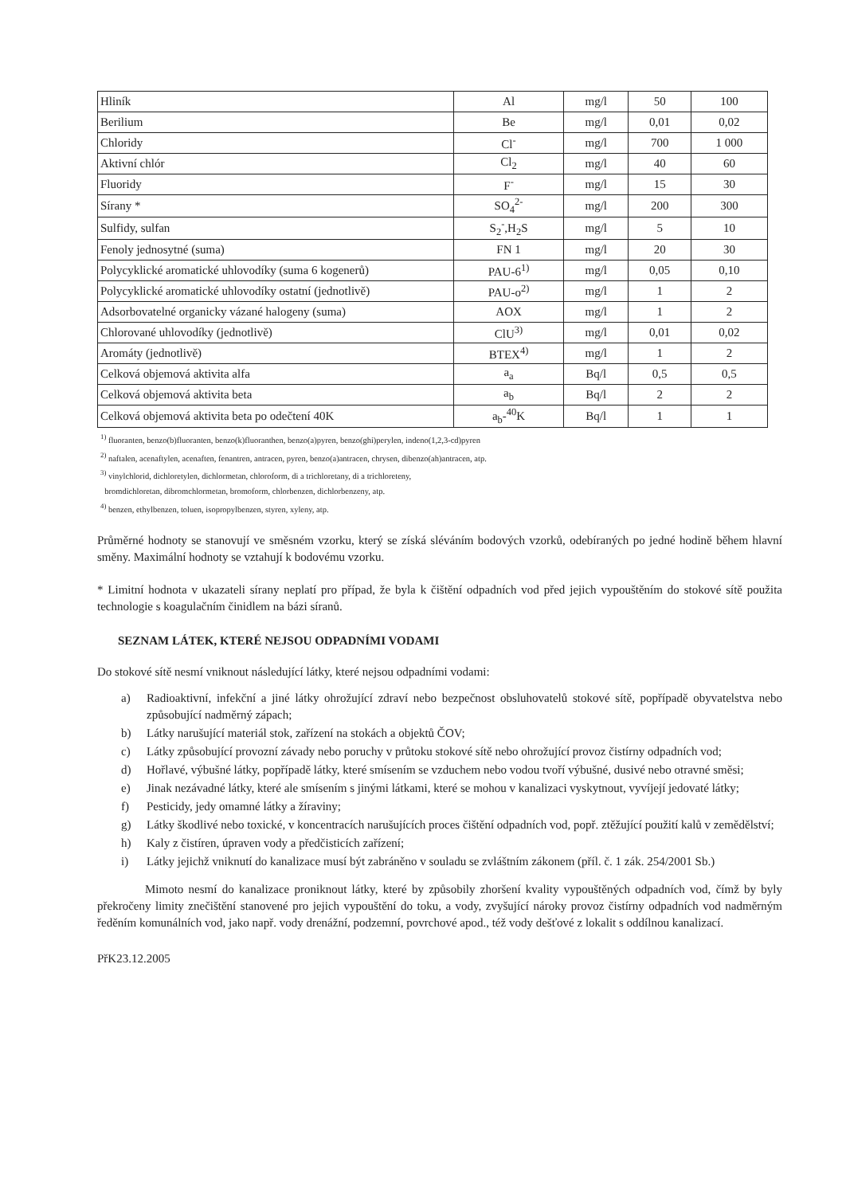| Hliník | Al | mg/l | 50 | 100 |
| Berilium | Be | mg/l | 0,01 | 0,02 |
| Chloridy | Cl<sup>-</sup> | mg/l | 700 | 1 000 |
| Aktivní chlór | Cl<sub>2</sub> | mg/l | 40 | 60 |
| Fluoridy | F<sup>-</sup> | mg/l | 15 | 30 |
| Sírany * | SO<sub>4</sub><sup>2-</sup> | mg/l | 200 | 300 |
| Sulfidy, sulfan | S<sub>2</sub><sup>-</sup>,H<sub>2</sub>S | mg/l | 5 | 10 |
| Fenoly jednosytné (suma) | FN 1 | mg/l | 20 | 30 |
| Polycyklické aromatické uhlovodíky (suma 6 kogenerů) | PAU-6<sup>1)</sup> | mg/l | 0,05 | 0,10 |
| Polycyklické aromatické uhlovodíky ostatní (jednotlivě) | PAU-o<sup>2)</sup> | mg/l | 1 | 2 |
| Adsorbovatelné organicky vázané halogeny (suma) | AOX | mg/l | 1 | 2 |
| Chlorované uhlovodíky (jednotlivě) | ClU<sup>3)</sup> | mg/l | 0,01 | 0,02 |
| Aromáty (jednotlivě) | BTEX<sup>4)</sup> | mg/l | 1 | 2 |
| Celková objemová aktivita alfa | a<sub>a</sub> | Bq/l | 0,5 | 0,5 |
| Celková objemová aktivita beta | a<sub>b</sub> | Bq/l | 2 | 2 |
| Celková objemová aktivita beta po odečtení 40K | a<sub>b</sub>-<sup>40</sup>K | Bq/l | 1 | 1 |
<sup>1)</sup> fluoranten, benzo(b)fluoranten, benzo(k)fluoranthen, benzo(a)pyren, benzo(ghi)perylen, indeno(1,2,3-cd)pyren
<sup>2)</sup> naftalen, acenaftylen, acenaften, fenantren, antracen, pyren, benzo(a)antracen, chrysen, dibenzo(ah)antracen, atp.
<sup>3)</sup> vinylchlorid, dichloretylen, dichlormetan, chloroform, di a trichloretany, di a trichloreteny,
bromdichloretan, dibromchlormetan, bromoform, chlorbenzen, dichlorbenzeny, atp.
<sup>4)</sup> benzen, ethylbenzen, toluen, isopropylbenzen, styren, xyleny, atp.
Průměrné hodnoty se stanovují ve směsném vzorku, který se získá sléváním bodových vzorků, odebíraných po jedné hodině během hlavní směny. Maximální hodnoty se vztahují k bodovému vzorku.
* Limitní hodnota v ukazateli sírany neplatí pro případ, že byla k čištění odpadních vod před jejich vypouštěním do stokové sítě použita technologie s koagulačním činidlem na bázi síranů.
SEZNAM LÁTEK, KTERÉ NEJSOU ODPADNÍMI VODAMI
Do stokové sítě nesmí vniknout následující látky, které nejsou odpadními vodami:
a) Radioaktivní, infekční a jiné látky ohrožující zdraví nebo bezpečnost obsluhovatelů stokové sítě, popřípadě obyvatelstva nebo způsobující nadměrný zápach;
b) Látky narušující materiál stok, zařízení na stokách a objektů ČOV;
c) Látky způsobující provozní závady nebo poruchy v průtoku stokové sítě nebo ohrožující provoz čistírny odpadních vod;
d) Hořlavé, výbušné látky, popřípadě látky, které smísením se vzduchem nebo vodou tvoří výbušné, dusivé nebo otravné směsi;
e) Jinak nezávadné látky, které ale smísením s jinými látkami, které se mohou v kanalizaci vyskytnout, vyvíjejí jedovaté látky;
f) Pesticidy, jedy omamné látky a žíraviny;
g) Látky škodlivé nebo toxické, v koncentracích narušujících proces čištění odpadních vod, popř. ztěžující použití kalů v zemědělství;
h) Kaly z čistíren, úpraven vody a předčisticích zařízení;
i) Látky jejichž vniknutí do kanalizace musí být zabráněno v souladu se zvláštním zákonem (příl. č. 1 zák. 254/2001 Sb.)
Mimoto nesmí do kanalizace proniknout látky, které by způsobily zhoršení kvality vypouštěných odpadních vod, čímž by byly překročeny limity znečištění stanovené pro jejich vypouštění do toku, a vody, zvyšující nároky provoz čistírny odpadních vod nadměrným ředěním komunálních vod, jako např. vody drenážní, podzemní, povrchové apod., též vody dešťové z lokalit s oddílnou kanalizací.
PřK23.12.2005